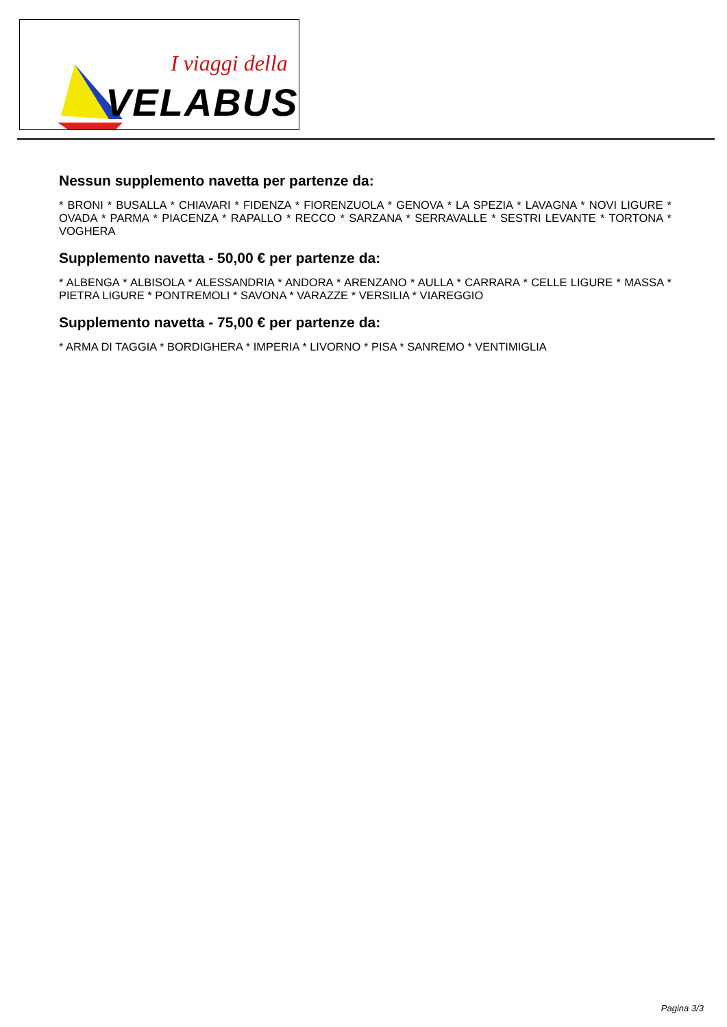I viaggi della
VELABUS
Nessun supplemento navetta per partenze da:
* BRONI * BUSALLA * CHIAVARI * FIDENZA * FIORENZUOLA * GENOVA * LA SPEZIA * LAVAGNA * NOVI LIGURE * OVADA * PARMA * PIACENZA * RAPALLO * RECCO * SARZANA * SERRAVALLE * SESTRI LEVANTE * TORTONA * VOGHERA
Supplemento navetta - 50,00 € per partenze da:
* ALBENGA * ALBISOLA * ALESSANDRIA * ANDORA * ARENZANO * AULLA * CARRARA * CELLE LIGURE * MASSA * PIETRA LIGURE * PONTREMOLI * SAVONA * VARAZZE * VERSILIA * VIAREGGIO
Supplemento navetta - 75,00 € per partenze da:
* ARMA DI TAGGIA * BORDIGHERA * IMPERIA * LIVORNO * PISA * SANREMO * VENTIMIGLIA
Pagina 3/3